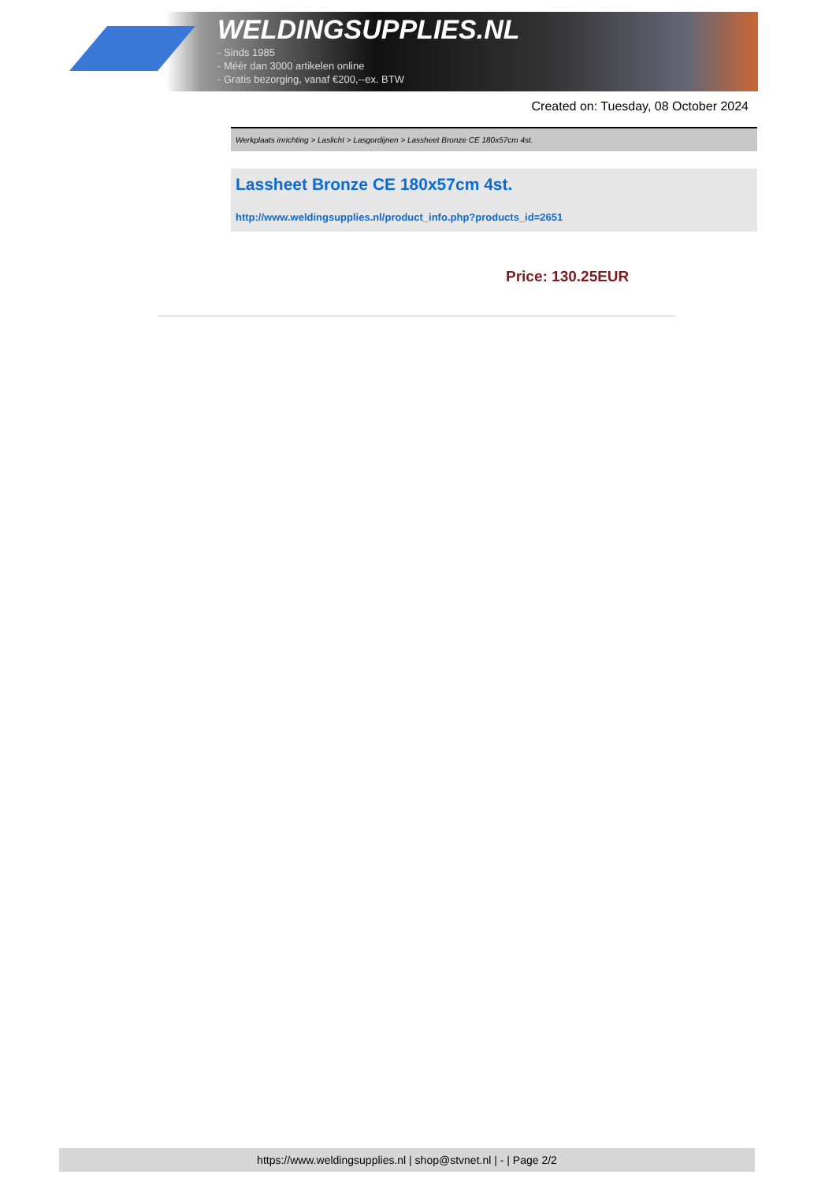WELDINGSUPPLIES.NL
- Sinds 1985
- Méér dan 3000 artikelen online
- Gratis bezorging, vanaf €200,--ex. BTW
Created on: Tuesday, 08 October 2024
Werkplaats inrichting > Laslicht > Lasgordijnen > Lassheet Bronze CE 180x57cm 4st.
Lassheet Bronze CE 180x57cm 4st.
http://www.weldingsupplies.nl/product_info.php?products_id=2651
Price: 130.25EUR
https://www.weldingsupplies.nl | shop@stvnet.nl | - | Page 2/2